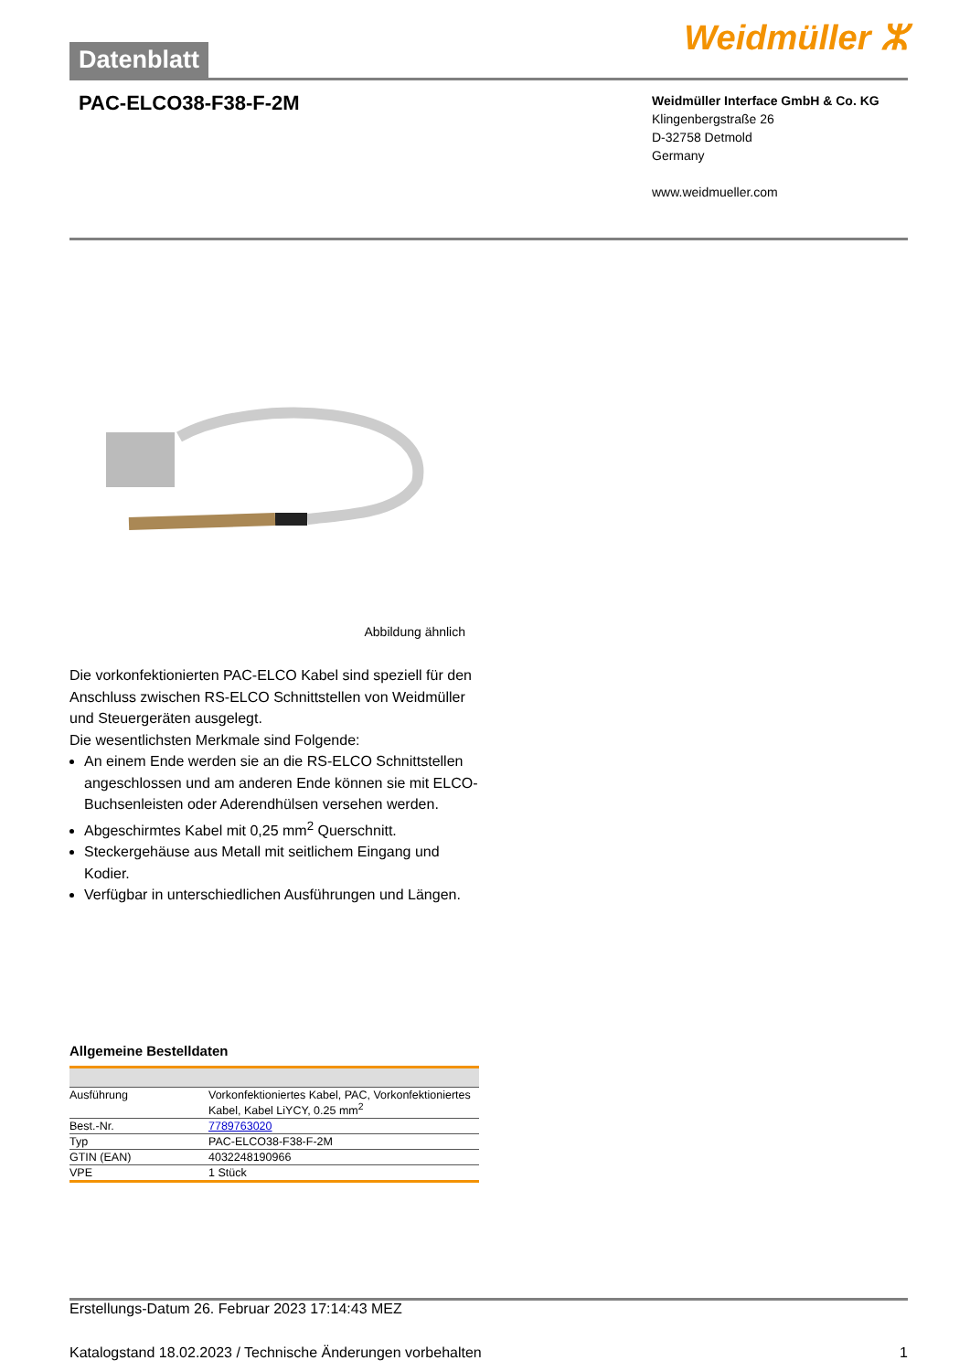Datenblatt
Weidmüller ⵣ
PAC-ELCO38-F38-F-2M
Weidmüller Interface GmbH & Co. KG
Klingenbergstraße 26
D-32758 Detmold
Germany
www.weidmueller.com
Abbildung ähnlich
Die vorkonfektionierten PAC-ELCO Kabel sind speziell für den Anschluss zwischen RS-ELCO Schnittstellen von Weidmüller und Steuergeräten ausgelegt.
Die wesentlichsten Merkmale sind Folgende:
An einem Ende werden sie an die RS-ELCO Schnittstellen angeschlossen und am anderen Ende können sie mit ELCO-Buchsenleisten oder Aderendhülsen versehen werden.
Abgeschirmtes Kabel mit 0,25 mm<sup>2</sup> Querschnitt.
Steckergehäuse aus Metall mit seitlichem Eingang und Kodier.
Verfügbar in unterschiedlichen Ausführungen und Längen.
Allgemeine Bestelldaten
| Ausführung | Vorkonfektioniertes Kabel, PAC, Vorkonfektioniertes Kabel, Kabel LiYCY, 0.25 mm<sup>2</sup> |
| Best.-Nr. | 7789763020 |
| Typ | PAC-ELCO38-F38-F-2M |
| GTIN (EAN) | 4032248190966 |
| VPE | 1 Stück |
Erstellungs-Datum 26. Februar 2023 17:14:43 MEZ
Katalogstand 18.02.2023 / Technische Änderungen vorbehalten 1